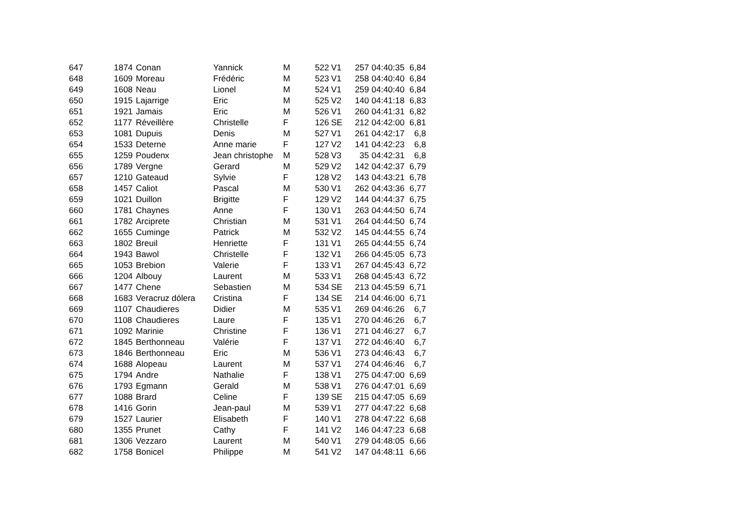| 647 | 1874 | Conan | Yannick | M | 522 | V1 | 257 | 04:40:35 | 6,84 |
| 648 | 1609 | Moreau | Frédéric | M | 523 | V1 | 258 | 04:40:40 | 6,84 |
| 649 | 1608 | Neau | Lionel | M | 524 | V1 | 259 | 04:40:40 | 6,84 |
| 650 | 1915 | Lajarrige | Eric | M | 525 | V2 | 140 | 04:41:18 | 6,83 |
| 651 | 1921 | Jamais | Eric | M | 526 | V1 | 260 | 04:41:31 | 6,82 |
| 652 | 1177 | Réveillère | Christelle | F | 126 | SE | 212 | 04:42:00 | 6,81 |
| 653 | 1081 | Dupuis | Denis | M | 527 | V1 | 261 | 04:42:17 | 6,8 |
| 654 | 1533 | Deterne | Anne marie | F | 127 | V2 | 141 | 04:42:23 | 6,8 |
| 655 | 1259 | Poudenx | Jean christophe | M | 528 | V3 | 35 | 04:42:31 | 6,8 |
| 656 | 1789 | Vergne | Gerard | M | 529 | V2 | 142 | 04:42:37 | 6,79 |
| 657 | 1210 | Gateaud | Sylvie | F | 128 | V2 | 143 | 04:43:21 | 6,78 |
| 658 | 1457 | Caliot | Pascal | M | 530 | V1 | 262 | 04:43:36 | 6,77 |
| 659 | 1021 | Duillon | Brigitte | F | 129 | V2 | 144 | 04:44:37 | 6,75 |
| 660 | 1781 | Chaynes | Anne | F | 130 | V1 | 263 | 04:44:50 | 6,74 |
| 661 | 1782 | Arciprete | Christian | M | 531 | V1 | 264 | 04:44:50 | 6,74 |
| 662 | 1655 | Cuminge | Patrick | M | 532 | V2 | 145 | 04:44:55 | 6,74 |
| 663 | 1802 | Breuil | Henriette | F | 131 | V1 | 265 | 04:44:55 | 6,74 |
| 664 | 1943 | Bawol | Christelle | F | 132 | V1 | 266 | 04:45:05 | 6,73 |
| 665 | 1053 | Brebion | Valerie | F | 133 | V1 | 267 | 04:45:43 | 6,72 |
| 666 | 1204 | Albouy | Laurent | M | 533 | V1 | 268 | 04:45:43 | 6,72 |
| 667 | 1477 | Chene | Sebastien | M | 534 | SE | 213 | 04:45:59 | 6,71 |
| 668 | 1683 | Veracruz dólera | Cristina | F | 134 | SE | 214 | 04:46:00 | 6,71 |
| 669 | 1107 | Chaudieres | Didier | M | 535 | V1 | 269 | 04:46:26 | 6,7 |
| 670 | 1108 | Chaudieres | Laure | F | 135 | V1 | 270 | 04:46:26 | 6,7 |
| 671 | 1092 | Marinie | Christine | F | 136 | V1 | 271 | 04:46:27 | 6,7 |
| 672 | 1845 | Berthonneau | Valérie | F | 137 | V1 | 272 | 04:46:40 | 6,7 |
| 673 | 1846 | Berthonneau | Eric | M | 536 | V1 | 273 | 04:46:43 | 6,7 |
| 674 | 1688 | Alopeau | Laurent | M | 537 | V1 | 274 | 04:46:46 | 6,7 |
| 675 | 1794 | Andre | Nathalie | F | 138 | V1 | 275 | 04:47:00 | 6,69 |
| 676 | 1793 | Egmann | Gerald | M | 538 | V1 | 276 | 04:47:01 | 6,69 |
| 677 | 1088 | Brard | Celine | F | 139 | SE | 215 | 04:47:05 | 6,69 |
| 678 | 1416 | Gorin | Jean-paul | M | 539 | V1 | 277 | 04:47:22 | 6,68 |
| 679 | 1527 | Laurier | Elisabeth | F | 140 | V1 | 278 | 04:47:22 | 6,68 |
| 680 | 1355 | Prunet | Cathy | F | 141 | V2 | 146 | 04:47:23 | 6,68 |
| 681 | 1306 | Vezzaro | Laurent | M | 540 | V1 | 279 | 04:48:05 | 6,66 |
| 682 | 1758 | Bonicel | Philippe | M | 541 | V2 | 147 | 04:48:11 | 6,66 |